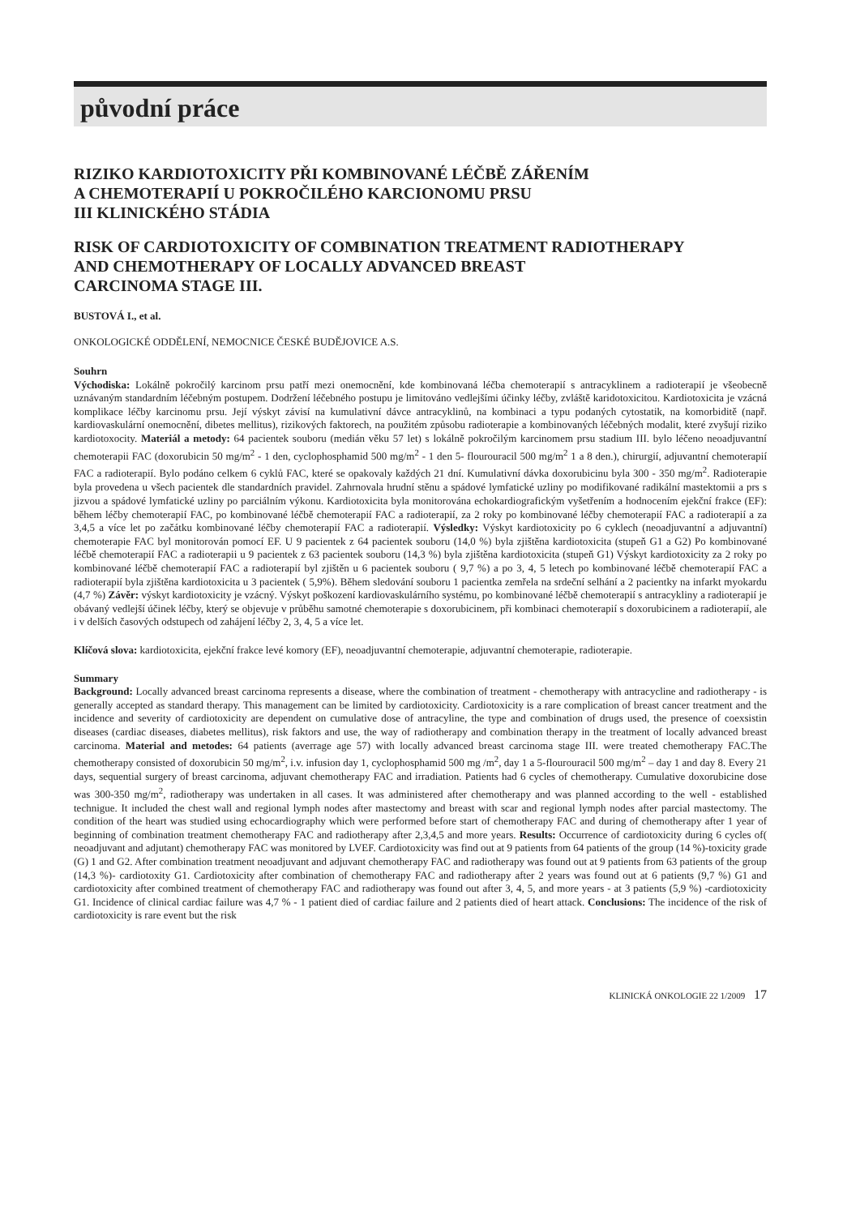původní práce
RIZIKO KARDIOTOXICITY PŘI KOMBINOVANÉ LÉČBĚ ZÁŘENÍM
A CHEMOTERAPIÍ U POKROČILÉHO KARCIONOMU PRSU
III KLINICKÉHO STÁDIA
RISK OF CARDIOTOXICITY OF COMBINATION TREATMENT RADIOTHERAPY
AND CHEMOTHERAPY OF LOCALLY ADVANCED BREAST
CARCINOMA STAGE III.
BUSTOVÁ I., et al.
ONKOLOGICKÉ ODDĚLENÍ, NEMOCNICE ČESKÉ BUDĚJOVICE A.S.
Souhrn
Východiska: Lokálně pokročilý karcinom prsu patří mezi onemocnění, kde kombinovaná léčba chemoterapií s antracyklinem a radioterapií je všeobecně uznávaným standardním léčebným postupem. Dodržení léčebného postupu je limitováno vedlejšími účinky léčby, zvláště karidotoxicitou. Kardiotoxicita je vzácná komplikace léčby karcinomu prsu. Její výskyt závisí na kumulativní dávce antracyklinů, na kombinaci a typu podaných cytostatik, na komorbiditě (např. kardiovaskulární onemocnění, dibetes mellitus), rizikových faktorech, na použitém způsobu radioterapie a kombinovaných léčebných modalit, které zvyšují riziko kardiotoxocity. Materiál a metody: 64 pacientek souboru (medián věku 57 let) s lokálně pokročilým karcinomem prsu stadium III. bylo léčeno neoadjuvantní chemoterapii FAC (doxorubicin 50 mg/m<sup>2</sup> - 1 den, cyclophosphamid 500 mg/m<sup>2</sup> - 1 den 5- flourouracil 500 mg/m<sup>2</sup> 1 a 8 den.), chirurgií, adjuvantní chemoterapií FAC a radioterapií. Bylo podáno celkem 6 cyklů FAC, které se opakovaly každých 21 dní. Kumulativní dávka doxorubicinu byla 300 - 350 mg/m<sup>2</sup>. Radioterapie byla provedena u všech pacientek dle standardních pravidel. Zahrnovala hrudní stěnu a spádové lymfatické uzliny po modifikované radikální mastektomii a prs s jizvou a spádové lymfatické uzliny po parciálním výkonu. Kardiotoxicita byla monitorována echokardiografickým vyšetřením a hodnocením ejekční frakce (EF): během léčby chemoterapií FAC, po kombinované léčbě chemoterapií FAC a radioterapií, za 2 roky po kombinované léčby chemoterapií FAC a radioterapií a za 3,4,5 a více let po začátku kombinované léčby chemoterapií FAC a radioterapií. Výsledky: Výskyt kardiotoxicity po 6 cyklech (neoadjuvantní a adjuvantní) chemoterapie FAC byl monitorován pomocí EF. U 9 pacientek z 64 pacientek souboru (14,0 %) byla zjištěna kardiotoxicita (stupeň G1 a G2) Po kombinované léčbě chemoterapií FAC a radioterapii u 9 pacientek z 63 pacientek souboru (14,3 %) byla zjištěna kardiotoxicita (stupeň G1) Výskyt kardiotoxicity za 2 roky po kombinované léčbě chemoterapií FAC a radioterapií byl zjištěn u 6 pacientek souboru ( 9,7 %) a po 3, 4, 5 letech po kombinované léčbě chemoterapií FAC a radioterapií byla zjištěna kardiotoxicita u 3 pacientek ( 5,9%). Během sledování souboru 1 pacientka zemřela na srdeční selhání a 2 pacientky na infarkt myokardu (4,7 %) Závěr: výskyt kardiotoxicity je vzácný. Výskyt poškození kardiovaskulárního systému, po kombinované léčbě chemoterapií s antracykliny a radioterapií je obávaný vedlejší účinek léčby, který se objevuje v průběhu samotné chemoterapie s doxorubicinem, při kombinaci chemoterapií s doxorubicinem a radioterapií, ale i v delších časových odstupech od zahájení léčby 2, 3, 4, 5 a více let.
Klíčová slova: kardiotoxicita, ejekční frakce levé komory (EF), neoadjuvantní chemoterapie, adjuvantní chemoterapie, radioterapie.
Summary
Background: Locally advanced breast carcinoma represents a disease, where the combination of treatment - chemotherapy with antracycline and radiotherapy - is generally accepted as standard therapy. This management can be limited by cardiotoxicity. Cardiotoxicity is a rare complication of breast cancer treatment and the incidence and severity of cardiotoxicity are dependent on cumulative dose of antracyline, the type and combination of drugs used, the presence of coexsistin diseases (cardiac diseases, diabetes mellitus), risk faktors and use, the way of radiotherapy and combination therapy in the treatment of locally advanced breast carcinoma. Material and metodes: 64 patients (averrage age 57) with locally advanced breast carcinoma stage III. were treated chemotherapy FAC.The chemotherapy consisted of doxorubicin 50 mg/m<sup>2</sup>, i.v. infusion day 1, cyclophosphamid 500 mg /m<sup>2</sup>, day 1 a 5-flourouracil 500 mg/m<sup>2</sup> – day 1 and day 8. Every 21 days, sequential surgery of breast carcinoma, adjuvant chemotherapy FAC and irradiation. Patients had 6 cycles of chemotherapy. Cumulative doxorubicine dose was 300-350 mg/m<sup>2</sup>, radiotherapy was undertaken in all cases. It was administered after chemotherapy and was planned according to the well - established technigue. It included the chest wall and regional lymph nodes after mastectomy and breast with scar and regional lymph nodes after parcial mastectomy. The condition of the heart was studied using echocardiography which were performed before start of chemotherapy FAC and during of chemotherapy after 1 year of beginning of combination treatment chemotherapy FAC and radiotherapy after 2,3,4,5 and more years. Results: Occurrence of cardiotoxicity during 6 cycles of( neoadjuvant and adjutant) chemotherapy FAC was monitored by LVEF. Cardiotoxicity was find out at 9 patients from 64 patients of the group (14 %)-toxicity grade (G) 1 and G2. After combination treatment neoadjuvant and adjuvant chemotherapy FAC and radiotherapy was found out at 9 patients from 63 patients of the group (14,3 %)- cardiotoxity G1. Cardiotoxicity after combination of chemotherapy FAC and radiotherapy after 2 years was found out at 6 patients (9,7 %) G1 and cardiotoxicity after combined treatment of chemotherapy FAC and radiotherapy was found out after 3, 4, 5, and more years - at 3 patients (5,9 %) -cardiotoxicity G1. Incidence of clinical cardiac failure was 4,7 % - 1 patient died of cardiac failure and 2 patients died of heart attack. Conclusions: The incidence of the risk of cardiotoxicity is rare event but the risk
KLINICKÁ ONKOLOGIE 22 1/2009 17